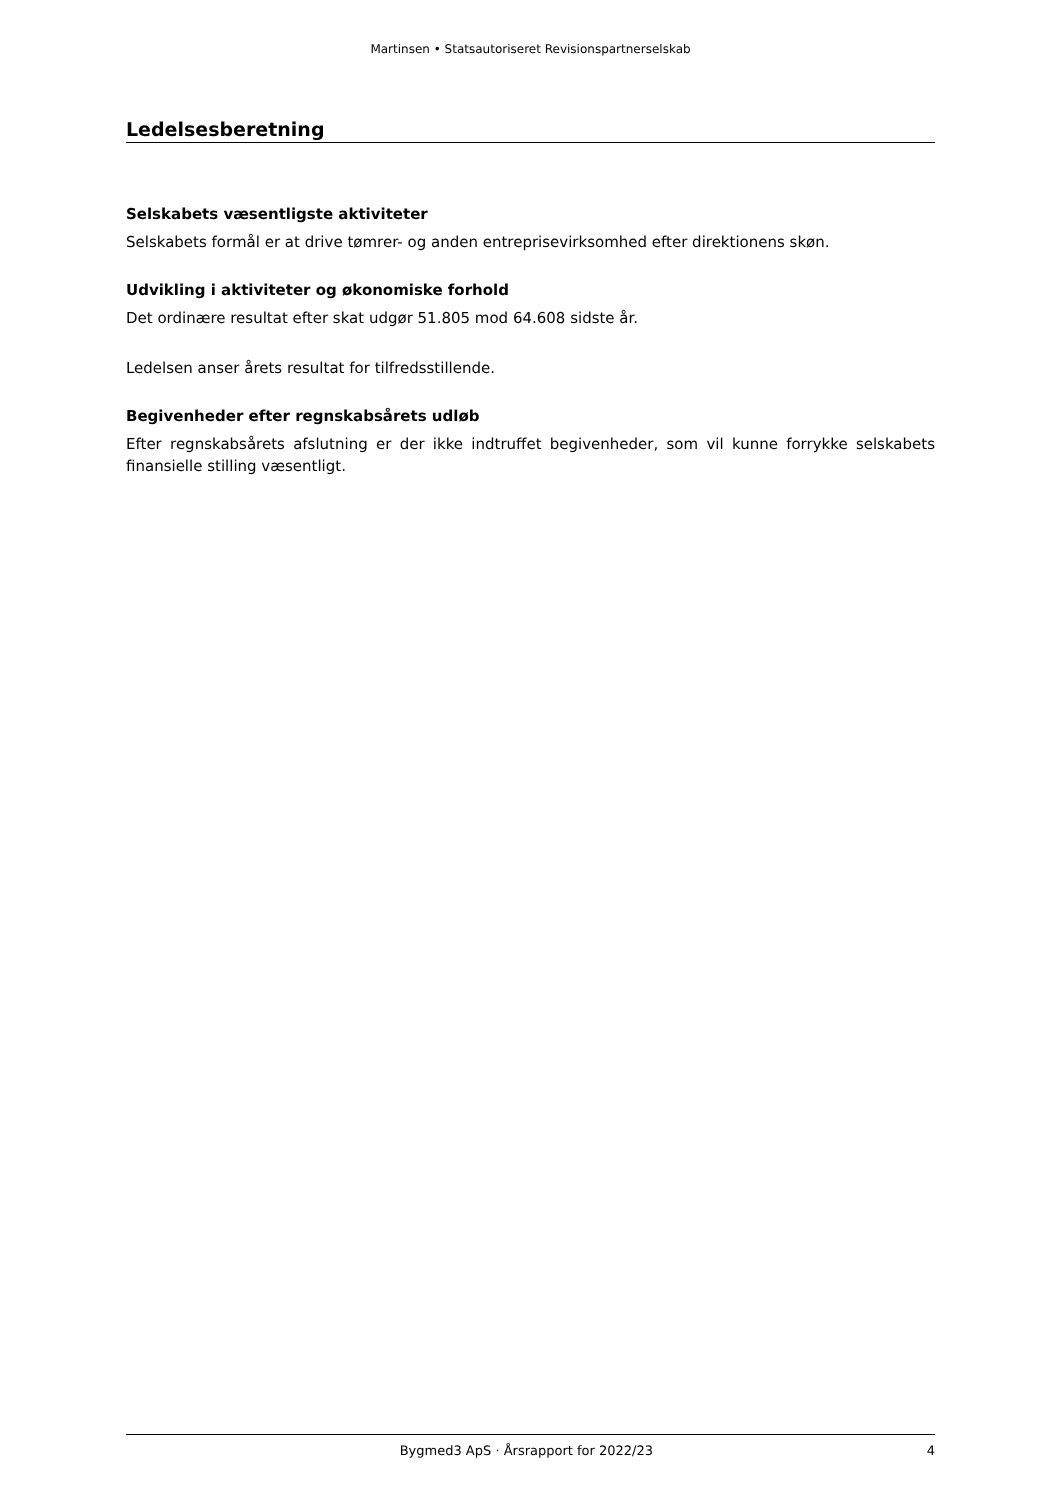Martinsen • Statsautoriseret Revisionspartnerselskab
Ledelsesberetning
Selskabets væsentligste aktiviteter
Selskabets formål er at drive tømrer- og anden entreprisevirksomhed efter direktionens skøn.
Udvikling i aktiviteter og økonomiske forhold
Det ordinære resultat efter skat udgør 51.805 mod 64.608 sidste år.
Ledelsen anser årets resultat for tilfredsstillende.
Begivenheder efter regnskabsårets udløb
Efter regnskabsårets afslutning er der ikke indtruffet begivenheder, som vil kunne forrykke selskabets finansielle stilling væsentligt.
Bygmed3 ApS · Årsrapport for 2022/23 4